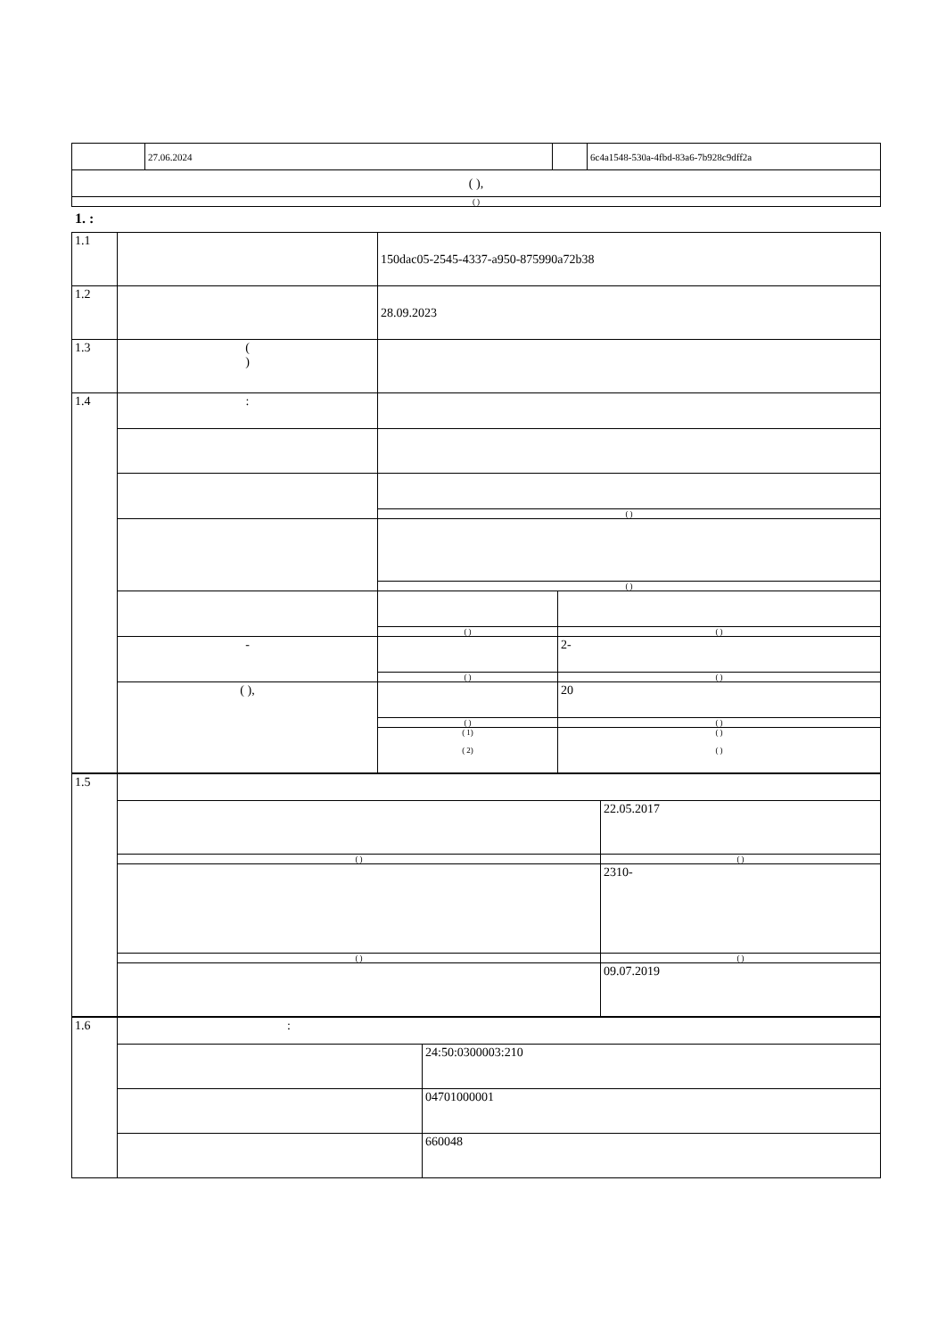| | 27.06.2024 | | 6c4a1548-530a-4fbd-83a6-7b928c9dff2a |
| ( ), | | | |
| ( ) | | | |
1. :
| 1.1 | | 150dac05-2545-4337-a950-875990a72b38 | |
| 1.2 | | 28.09.2023 | |
| 1.3 | ( ) | | |
| 1.4 | : | | |
| | | ( ) | |
| | | ( ) | |
| | | ( ) | ( ) |
| | - | | 2- |
| | | ( ) | ( ) |
| | ( ), | | 20 |
| | | ( ) | ( ) |
| | | ( 1) ( 2) | ( ) ( ) |
| 1.5 | | |
| | | 22.05.2017 |
| | ( ) | ( ) |
| | | 2310- |
| | ( ) | ( ) |
| | | 09.07.2019 |
| 1.6 | : | |
| | | 24:50:0300003:210 |
| | | 04701000001 |
| | | 660048 |